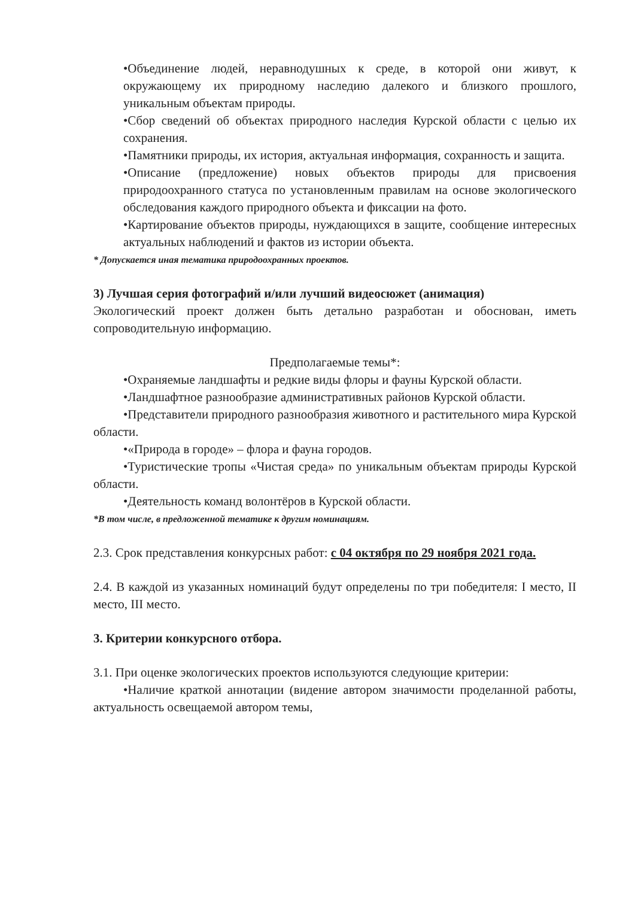•Объединение людей, неравнодушных к среде, в которой они живут, к окружающему их природному наследию далекого и близкого прошлого, уникальным объектам природы.
•Сбор сведений об объектах природного наследия Курской области с целью их сохранения.
•Памятники природы, их история, актуальная информация, сохранность и защита.
•Описание (предложение) новых объектов природы для присвоения природоохранного статуса по установленным правилам на основе экологического обследования каждого природного объекта и фиксации на фото.
•Картирование объектов природы, нуждающихся в защите, сообщение интересных актуальных наблюдений и фактов из истории объекта.
* Допускается иная тематика природоохранных проектов.
3) Лучшая серия фотографий и/или лучший видеосюжет (анимация)
Экологический проект должен быть детально разработан и обоснован, иметь сопроводительную информацию.
Предполагаемые темы*:
•Охраняемые ландшафты и редкие виды флоры и фауны Курской области.
•Ландшафтное разнообразие административных районов Курской области.
•Представители природного разнообразия животного и растительного мира Курской области.
•«Природа в городе» – флора и фауна городов.
•Туристические тропы «Чистая среда» по уникальным объектам природы Курской области.
•Деятельность команд волонтёров в Курской области.
*В том числе, в предложенной тематике к другим номинациям.
2.3. Срок представления конкурсных работ: с 04 октября по 29 ноября 2021 года.
2.4. В каждой из указанных номинаций будут определены по три победителя: I место, II место, III место.
3. Критерии конкурсного отбора.
3.1. При оценке экологических проектов используются следующие критерии:
•Наличие краткой аннотации (видение автором значимости проделанной работы, актуальность освещаемой автором темы,